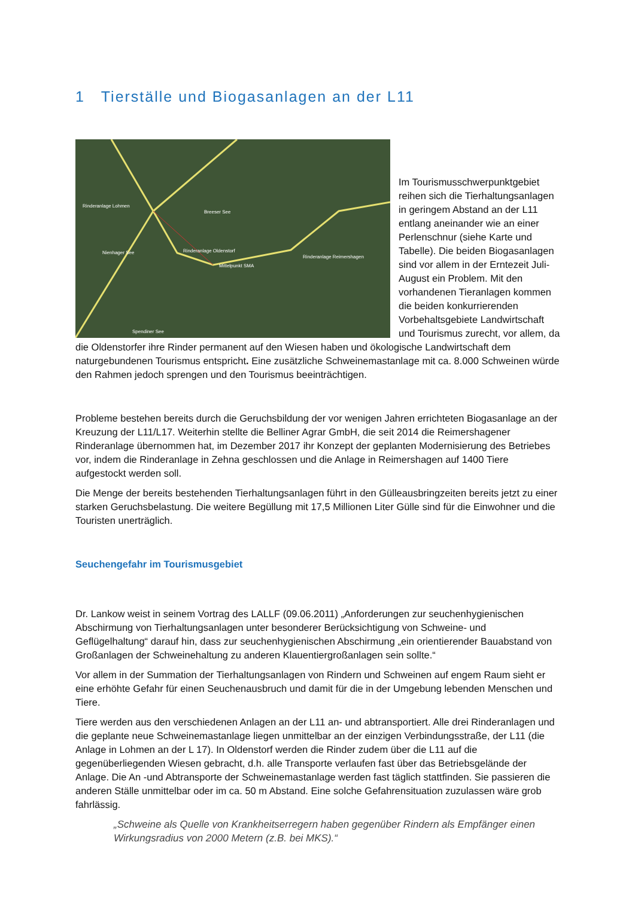1 Tierställe und Biogasanlagen an der L11
Rinderanlage Lohmen
Breeser See
Rinderanlage Oldenstorf
Mittelpunkt SMA
Rinderanlage Reimershagen
Nienhager See
Spendiner See
Im Tourismusschwerpunktgebiet reihen sich die Tierhaltungsanlagen in geringem Abstand an der L11 entlang aneinander wie an einer Perlenschnur (siehe Karte und Tabelle). Die beiden Biogasanlagen sind vor allem in der Erntezeit Juli-August ein Problem. Mit den vorhandenen Tieranlagen kommen die beiden konkurrierenden Vorbehaltsgebiete Landwirtschaft und Tourismus zurecht, vor allem, da die Oldenstorfer ihre Rinder permanent auf den Wiesen haben und ökologische Landwirtschaft dem naturgebundenen Tourismus entspricht. Eine zusätzliche Schweinemastanlage mit ca. 8.000 Schweinen würde den Rahmen jedoch sprengen und den Tourismus beeinträchtigen.
Probleme bestehen bereits durch die Geruchsbildung der vor wenigen Jahren errichteten Biogasanlage an der Kreuzung der L11/L17. Weiterhin stellte die Belliner Agrar GmbH, die seit 2014 die Reimershagener Rinderanlage übernommen hat, im Dezember 2017 ihr Konzept der geplanten Modernisierung des Betriebes vor, indem die Rinderanlage in Zehna geschlossen und die Anlage in Reimershagen auf 1400 Tiere aufgestockt werden soll.
Die Menge der bereits bestehenden Tierhaltungsanlagen führt in den Gülleausbringzeiten bereits jetzt zu einer starken Geruchsbelastung. Die weitere Begüllung mit 17,5 Millionen Liter Gülle sind für die Einwohner und die Touristen unerträglich.
Seuchengefahr im Tourismusgebiet
Dr. Lankow weist in seinem Vortrag des LALLF (09.06.2011) „Anforderungen zur seuchenhygienischen Abschirmung von Tierhaltungsanlagen unter besonderer Berücksichtigung von Schweine- und Geflügelhaltung“ darauf hin, dass zur seuchenhygienischen Abschirmung „ein orientierender Bauabstand von Großanlagen der Schweinehaltung zu anderen Klauentiergroßanlagen sein sollte.“
Vor allem in der Summation der Tierhaltungsanlagen von Rindern und Schweinen auf engem Raum sieht er eine erhöhte Gefahr für einen Seuchenausbruch und damit für die in der Umgebung lebenden Menschen und Tiere.
Tiere werden aus den verschiedenen Anlagen an der L11 an- und abtransportiert. Alle drei Rinderanlagen und die geplante neue Schweinemastanlage liegen unmittelbar an der einzigen Verbindungsstraße, der L11 (die Anlage in Lohmen an der L 17). In Oldenstorf werden die Rinder zudem über die L11 auf die gegenüberliegenden Wiesen gebracht, d.h. alle Transporte verlaufen fast über das Betriebsgelände der Anlage. Die An -und Abtransporte der Schweinemastanlage werden fast täglich stattfinden. Sie passieren die anderen Ställe unmittelbar oder im ca. 50 m Abstand. Eine solche Gefahrensituation zuzulassen wäre grob fahrlässig.
„Schweine als Quelle von Krankheitserregern haben gegenüber Rindern als Empfänger einen Wirkungsradius von 2000 Metern (z.B. bei MKS).“